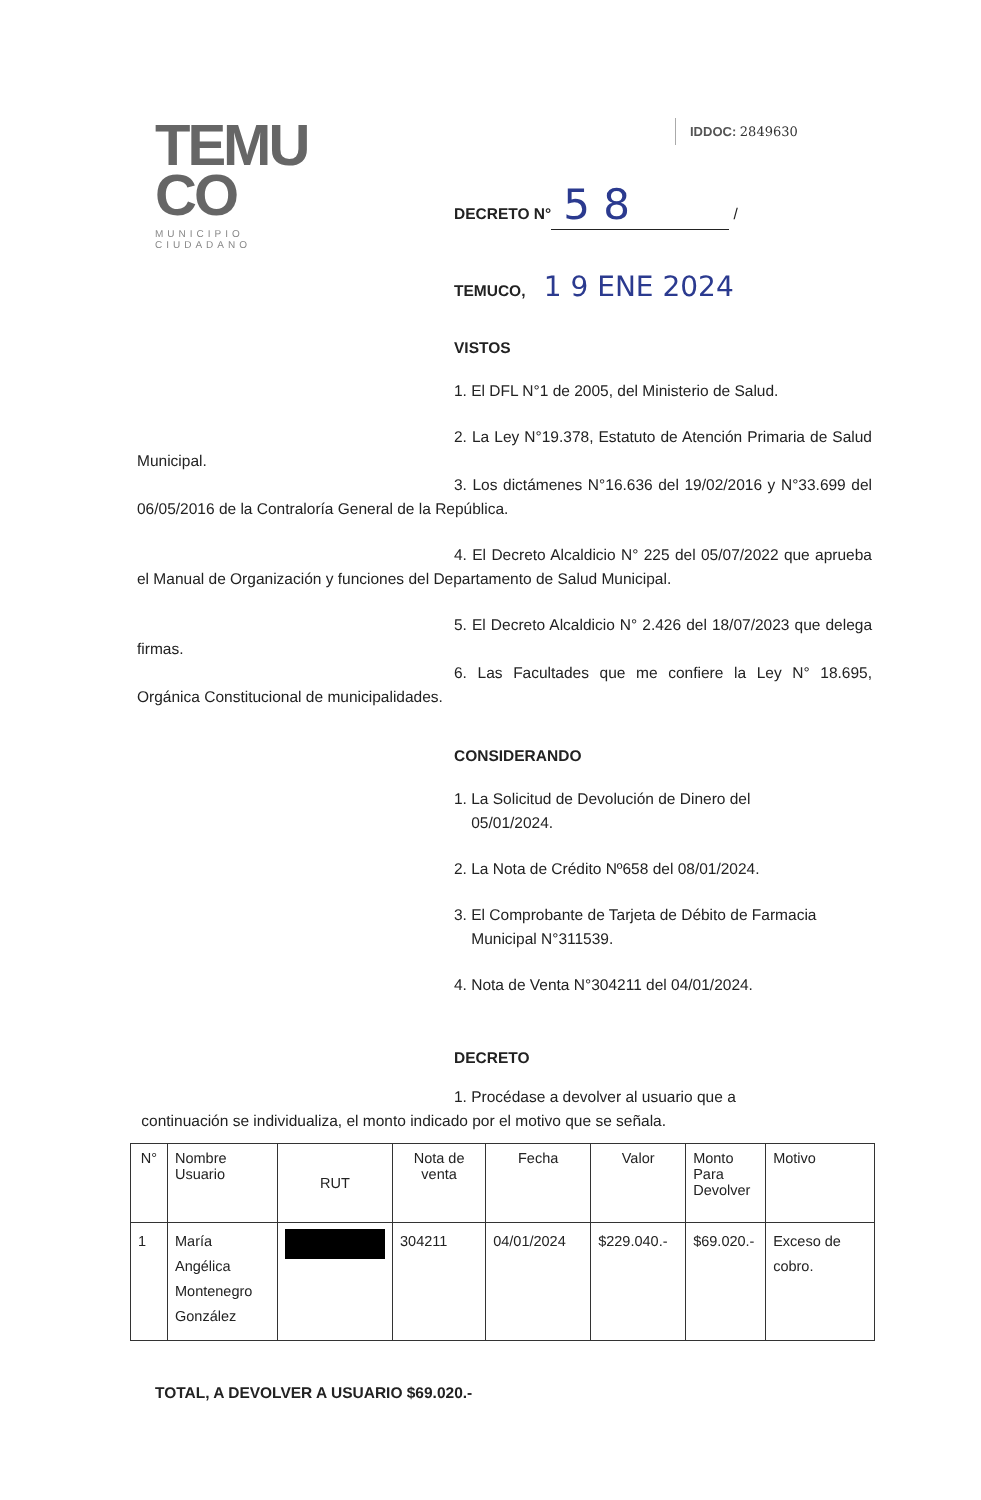TEMU
CO
MUNICIPIO CIUDADANO
IDDOC: 2849630
DECRETO N° 5 8 /
TEMUCO, 1 9 ENE 2024
VISTOS
1. El DFL N°1 de 2005, del Ministerio de Salud.
2. La Ley N°19.378, Estatuto de Atención Primaria de Salud Municipal.
3. Los dictámenes N°16.636 del 19/02/2016 y N°33.699 del 06/05/2016 de la Contraloría General de la República.
4. El Decreto Alcaldicio N° 225 del 05/07/2022 que aprueba el Manual de Organización y funciones del Departamento de Salud Municipal.
5. El Decreto Alcaldicio N° 2.426 del 18/07/2023 que delega firmas.
6. Las Facultades que me confiere la Ley N° 18.695, Orgánica Constitucional de municipalidades.
CONSIDERANDO
1. La Solicitud de Devolución de Dinero del
05/01/2024.
2. La Nota de Crédito Nº658 del 08/01/2024.
3. El Comprobante de Tarjeta de Débito de Farmacia
Municipal N°311539.
4. Nota de Venta N°304211 del 04/01/2024.
DECRETO
1. Procédase a devolver al usuario que a
continuación se individualiza, el monto indicado por el motivo que se señala.
| N° | Nombre Usuario | RUT | Nota de venta | Fecha | Valor | Monto Para Devolver | Motivo |
| --- | --- | --- | --- | --- | --- | --- | --- |
| 1 | María Angélica Montenegro González | | 304211 | 04/01/2024 | $229.040.- | $69.020.- | Exceso de cobro. |
TOTAL, A DEVOLVER A USUARIO $69.020.-